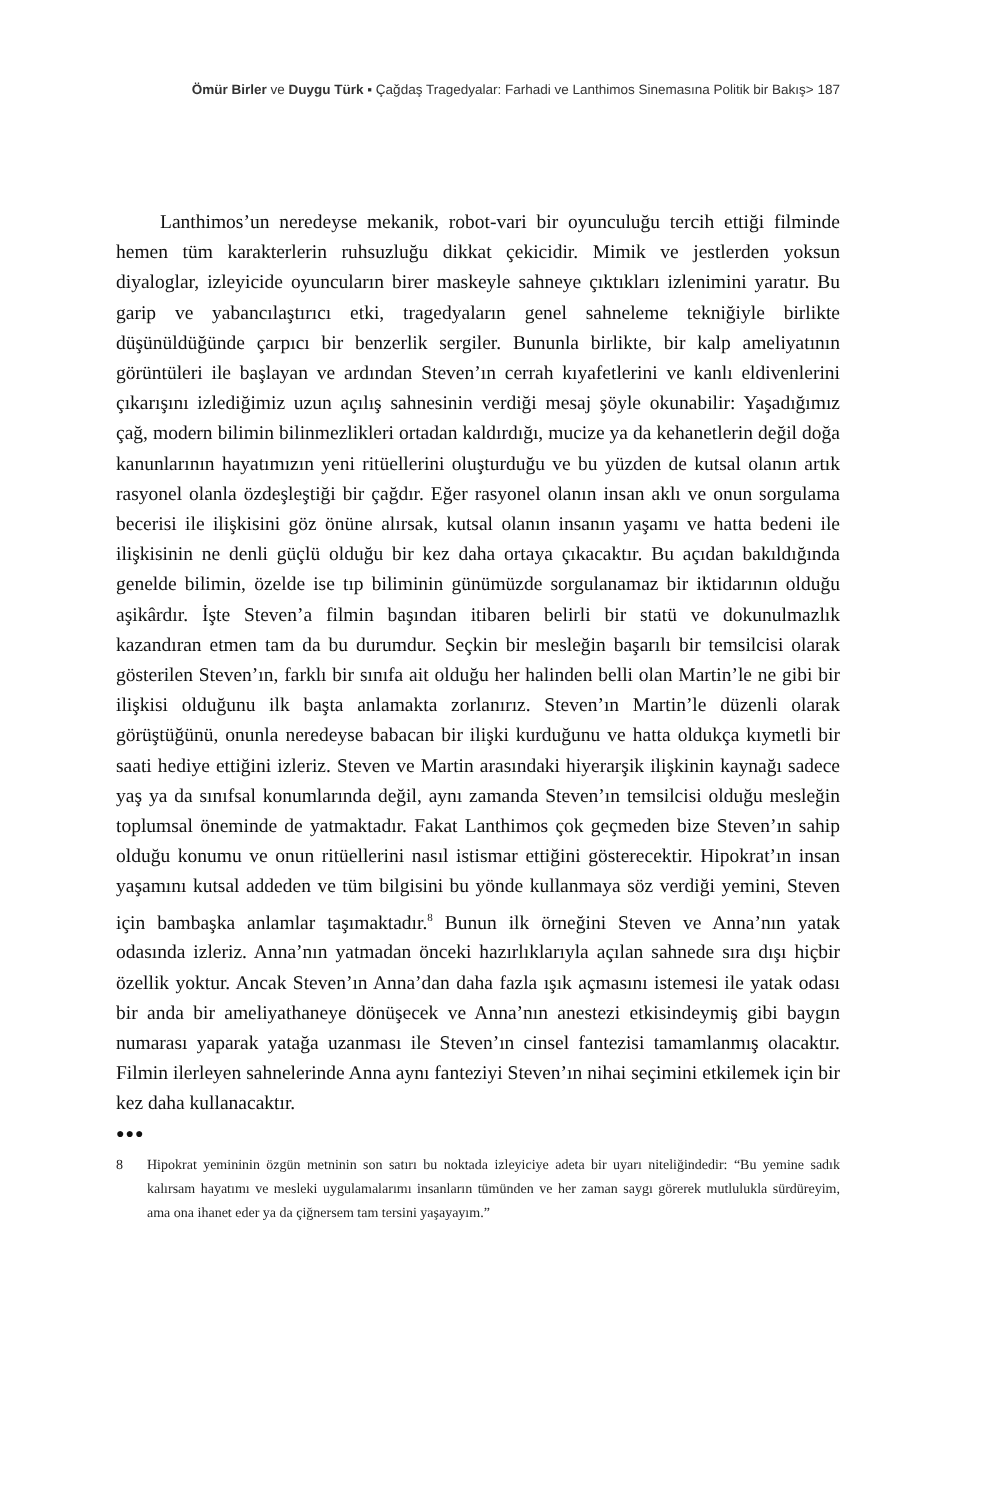Ömür Birler ve Duygu Türk ▪ Çağdaş Tragedyalar: Farhadi ve Lanthimos Sinemasına Politik bir Bakış> 187
Lanthimos’un neredeyse mekanik, robot-vari bir oyunculuğu tercih ettiği filminde hemen tüm karakterlerin ruhsuzluğu dikkat çekicidir. Mimik ve jestlerden yoksun diyaloglar, izleyicide oyuncuların birer maskeyle sahneye çıktıkları izlenimini yaratır. Bu garip ve yabancılaştırıcı etki, tragedyaların genel sahneleme tekniğiyle birlikte düşünüldüğünde çarpıcı bir benzerlik sergiler. Bununla birlikte, bir kalp ameliyatının görüntüleri ile başlayan ve ardından Steven’ın cerrah kıyafetlerini ve kanlı eldivenlerini çıkarışını izlediğimiz uzun açılış sahnesinin verdiği mesaj şöyle okunabilir: Yaşadığımız çağ, modern bilimin bilinmezlikleri ortadan kaldırdığı, mucize ya da kehanetlerin değil doğa kanunlarının hayatımızın yeni ritüellerini oluşturduğu ve bu yüzden de kutsal olanın artık rasyonel olanla özdeşleştiği bir çağdır. Eğer rasyonel olanın insan aklı ve onun sorgulama becerisi ile ilişkisini göz önüne alırsak, kutsal olanın insanın yaşamı ve hatta bedeni ile ilişkisinin ne denli güçlü olduğu bir kez daha ortaya çıkacaktır. Bu açıdan bakıldığında genelde bilimin, özelde ise tıp biliminin günümüzde sorgulanamaz bir iktidarının olduğu aşikârdır. İşte Steven’a filmin başından itibaren belirli bir statü ve dokunulmazlık kazandıran etmen tam da bu durumdur. Seçkin bir mesleğin başarılı bir temsilcisi olarak gösterilen Steven’ın, farklı bir sınıfa ait olduğu her halinden belli olan Martin’le ne gibi bir ilişkisi olduğunu ilk başta anlamakta zorlanırız. Steven’ın Martin’le düzenli olarak görüştüğünü, onunla neredeyse babacan bir ilişki kurduğunu ve hatta oldukça kıymetli bir saati hediye ettiğini izleriz. Steven ve Martin arasındaki hiyerarşik ilişkinin kaynağı sadece yaş ya da sınıfsal konumlarında değil, aynı zamanda Steven’ın temsilcisi olduğu mesleğin toplumsal öneminde de yatmaktadır. Fakat Lanthimos çok geçmeden bize Steven’ın sahip olduğu konumu ve onun ritüellerini nasıl istismar ettiğini gösterecektir. Hipokrat’ın insan yaşamını kutsal addeden ve tüm bilgisini bu yönde kullanmaya söz verdiği yemini, Steven için bambaşka anlamlar taşımaktadır.<sup>8</sup> Bunun ilk örneğini Steven ve Anna’nın yatak odasında izleriz. Anna’nın yatmadan önceki hazırlıklarıyla açılan sahnede sıra dışı hiçbir özellik yoktur. Ancak Steven’ın Anna’dan daha fazla ışık açmasını istemesi ile yatak odası bir anda bir ameliyathaneye dönüşecek ve Anna’nın anestezi etkisindeymiş gibi baygın numarası yaparak yatağa uzanması ile Steven’ın cinsel fantezisi tamamlanmış olacaktır. Filmin ilerleyen sahnelerinde Anna aynı fanteziyi Steven’ın nihai seçimini etkilemek için bir kez daha kullanacaktır.
●●●
8 Hipokrat yemininin özgün metninin son satırı bu noktada izleyiciye adeta bir uyarı niteliğindedir: “Bu yemine sadık kalırsam hayatımı ve mesleki uygulamalarımı insanların tümünden ve her zaman saygı görerek mutlulukla sürdüreyim, ama ona ihanet eder ya da çiğnersem tam tersini yaşayayım.”